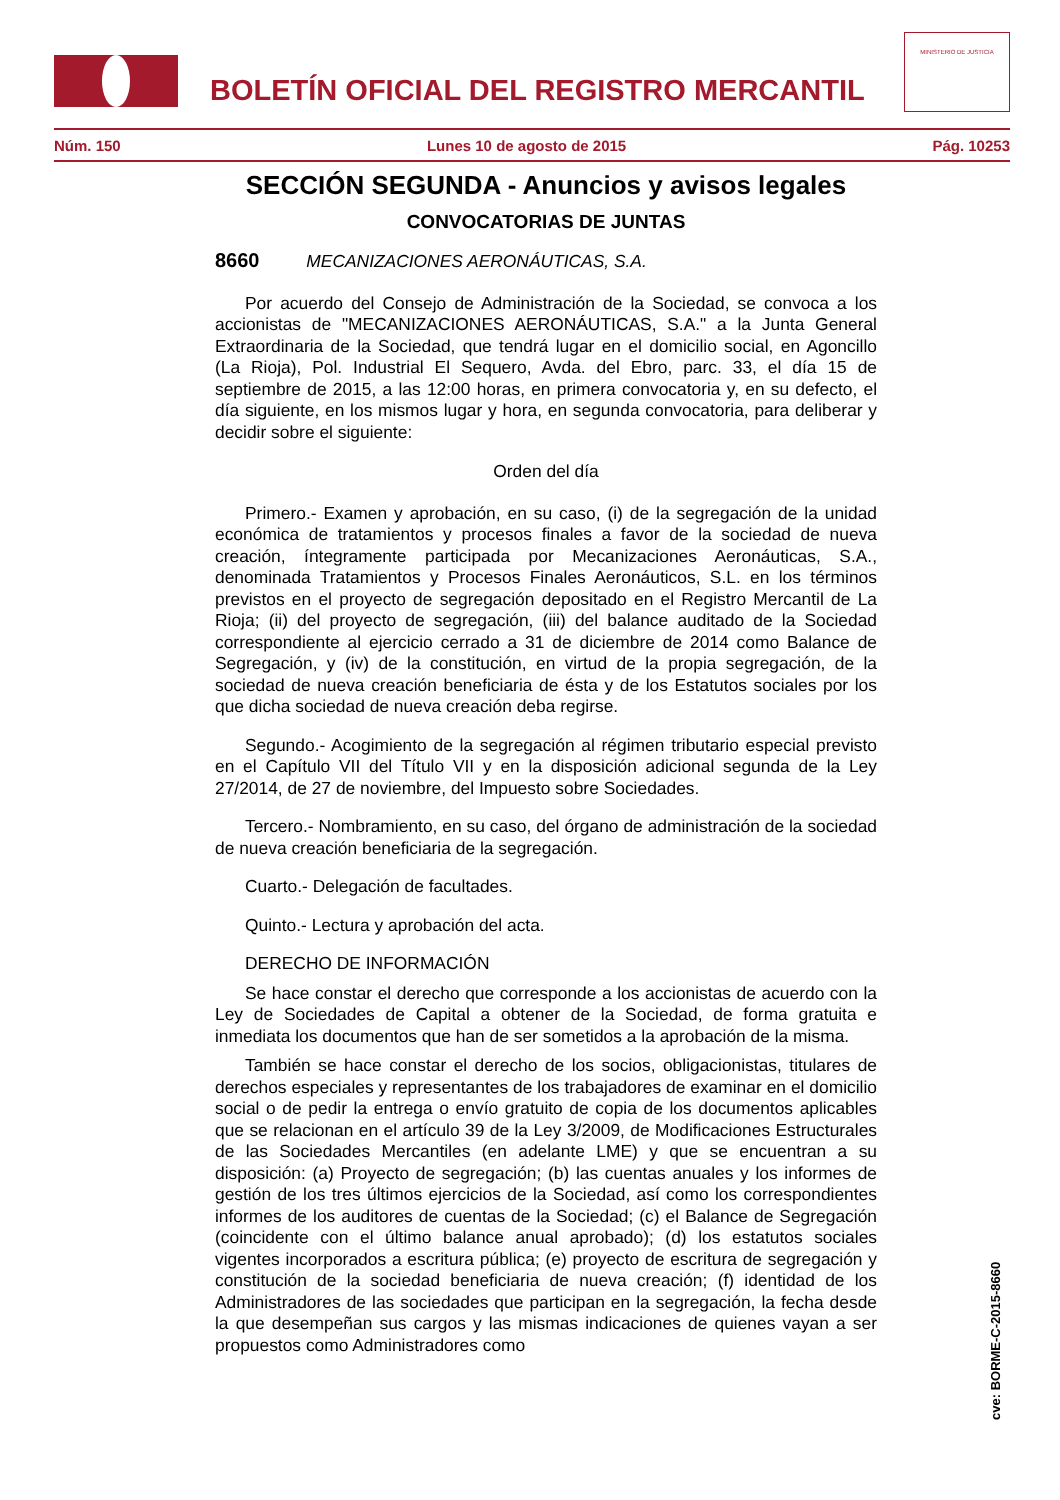BOLETÍN OFICIAL DEL REGISTRO MERCANTIL
MINISTERIO DE JUSTICIA
Núm. 150 Lunes 10 de agosto de 2015 Pág. 10253
SECCIÓN SEGUNDA - Anuncios y avisos legales
CONVOCATORIAS DE JUNTAS
8660 MECANIZACIONES AERONÁUTICAS, S.A.
Por acuerdo del Consejo de Administración de la Sociedad, se convoca a los accionistas de "MECANIZACIONES AERONÁUTICAS, S.A." a la Junta General Extraordinaria de la Sociedad, que tendrá lugar en el domicilio social, en Agoncillo (La Rioja), Pol. Industrial El Sequero, Avda. del Ebro, parc. 33, el día 15 de septiembre de 2015, a las 12:00 horas, en primera convocatoria y, en su defecto, el día siguiente, en los mismos lugar y hora, en segunda convocatoria, para deliberar y decidir sobre el siguiente:
Orden del día
Primero.- Examen y aprobación, en su caso, (i) de la segregación de la unidad económica de tratamientos y procesos finales a favor de la sociedad de nueva creación, íntegramente participada por Mecanizaciones Aeronáuticas, S.A., denominada Tratamientos y Procesos Finales Aeronáuticos, S.L. en los términos previstos en el proyecto de segregación depositado en el Registro Mercantil de La Rioja; (ii) del proyecto de segregación, (iii) del balance auditado de la Sociedad correspondiente al ejercicio cerrado a 31 de diciembre de 2014 como Balance de Segregación, y (iv) de la constitución, en virtud de la propia segregación, de la sociedad de nueva creación beneficiaria de ésta y de los Estatutos sociales por los que dicha sociedad de nueva creación deba regirse.
Segundo.- Acogimiento de la segregación al régimen tributario especial previsto en el Capítulo VII del Título VII y en la disposición adicional segunda de la Ley 27/2014, de 27 de noviembre, del Impuesto sobre Sociedades.
Tercero.- Nombramiento, en su caso, del órgano de administración de la sociedad de nueva creación beneficiaria de la segregación.
Cuarto.- Delegación de facultades.
Quinto.- Lectura y aprobación del acta.
DERECHO DE INFORMACIÓN
Se hace constar el derecho que corresponde a los accionistas de acuerdo con la Ley de Sociedades de Capital a obtener de la Sociedad, de forma gratuita e inmediata los documentos que han de ser sometidos a la aprobación de la misma.
También se hace constar el derecho de los socios, obligacionistas, titulares de derechos especiales y representantes de los trabajadores de examinar en el domicilio social o de pedir la entrega o envío gratuito de copia de los documentos aplicables que se relacionan en el artículo 39 de la Ley 3/2009, de Modificaciones Estructurales de las Sociedades Mercantiles (en adelante LME) y que se encuentran a su disposición: (a) Proyecto de segregación; (b) las cuentas anuales y los informes de gestión de los tres últimos ejercicios de la Sociedad, así como los correspondientes informes de los auditores de cuentas de la Sociedad; (c) el Balance de Segregación (coincidente con el último balance anual aprobado); (d) los estatutos sociales vigentes incorporados a escritura pública; (e) proyecto de escritura de segregación y constitución de la sociedad beneficiaria de nueva creación; (f) identidad de los Administradores de las sociedades que participan en la segregación, la fecha desde la que desempeñan sus cargos y las mismas indicaciones de quienes vayan a ser propuestos como Administradores como
cve: BORME-C-2015-8660